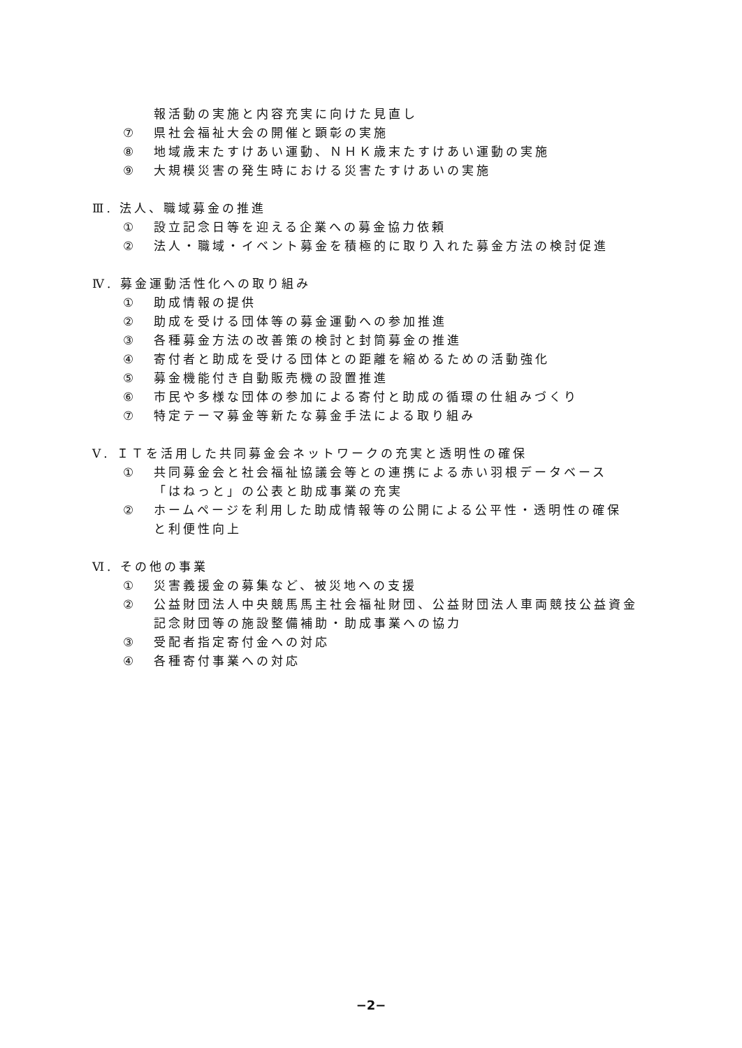報活動の実施と内容充実に向けた見直し
⑦ 県社会福祉大会の開催と顕彰の実施
⑧ 地域歳末たすけあい運動、ＮＨＫ歳末たすけあい運動の実施
⑨ 大規模災害の発生時における災害たすけあいの実施
Ⅲ. 法人、職域募金の推進
① 設立記念日等を迎える企業への募金協力依頼
② 法人・職域・イベント募金を積極的に取り入れた募金方法の検討促進
Ⅳ. 募金運動活性化への取り組み
① 助成情報の提供
② 助成を受ける団体等の募金運動への参加推進
③ 各種募金方法の改善策の検討と封筒募金の推進
④ 寄付者と助成を受ける団体との距離を縮めるための活動強化
⑤ 募金機能付き自動販売機の設置推進
⑥ 市民や多様な団体の参加による寄付と助成の循環の仕組みづくり
⑦ 特定テーマ募金等新たな募金手法による取り組み
Ⅴ. ＩＴを活用した共同募金会ネットワークの充実と透明性の確保
① 共同募金会と社会福祉協議会等との連携による赤い羽根データベース
「はねっと」の公表と助成事業の充実
② ホームページを利用した助成情報等の公開による公平性・透明性の確保
と利便性向上
Ⅵ. その他の事業
① 災害義援金の募集など、被災地への支援
② 公益財団法人中央競馬馬主社会福祉財団、公益財団法人車両競技公益資金
記念財団等の施設整備補助・助成事業への協力
③ 受配者指定寄付金への対応
④ 各種寄付事業への対応
−2−